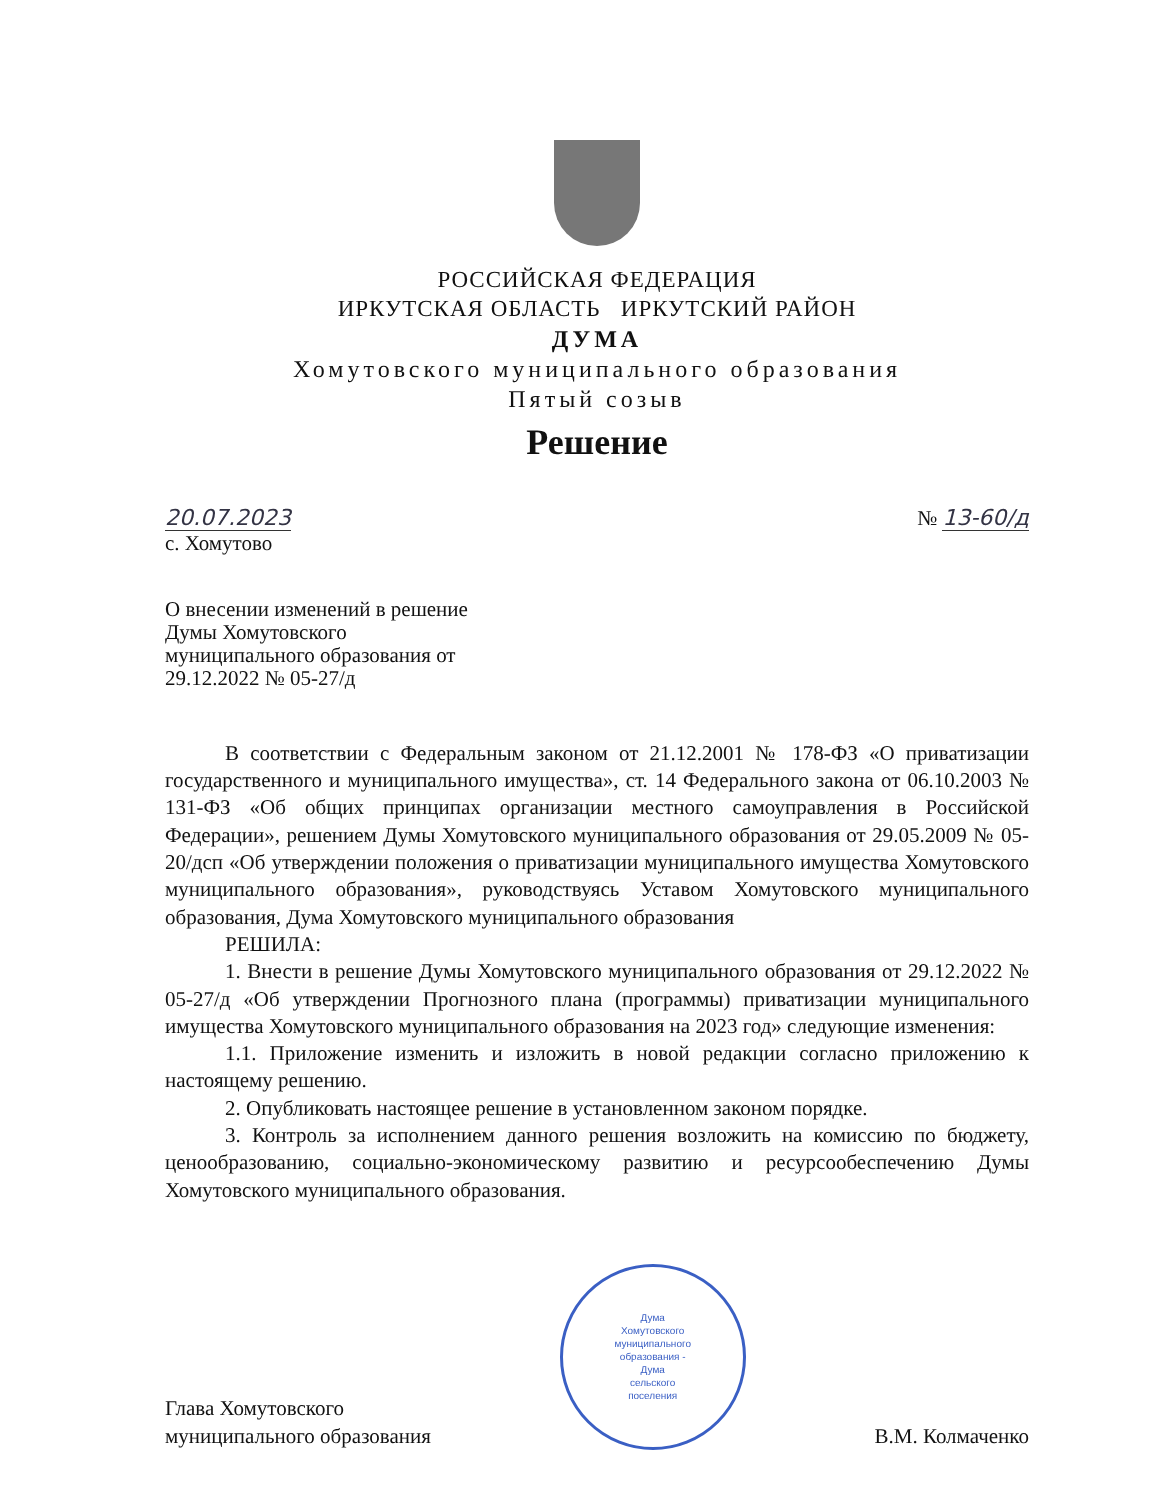РОССИЙСКАЯ ФЕДЕРАЦИЯ
ИРКУТСКАЯ ОБЛАСТЬ ИРКУТСКИЙ РАЙОН
ДУМА
Хомутовского муниципального образования
Пятый созыв
Решение
20.07.2023
с. Хомутово
№ 13-60/д
О внесении изменений в решение
Думы Хомутовского
муниципального образования от
29.12.2022 № 05-27/д
В соответствии с Федеральным законом от 21.12.2001 № 178-ФЗ «О приватизации государственного и муниципального имущества», ст. 14 Федерального закона от 06.10.2003 № 131-ФЗ «Об общих принципах организации местного самоуправления в Российской Федерации», решением Думы Хомутовского муниципального образования от 29.05.2009 № 05-20/дсп «Об утверждении положения о приватизации муниципального имущества Хомутовского муниципального образования», руководствуясь Уставом Хомутовского муниципального образования, Дума Хомутовского муниципального образования
РЕШИЛА:
1. Внести в решение Думы Хомутовского муниципального образования от 29.12.2022 № 05-27/д «Об утверждении Прогнозного плана (программы) приватизации муниципального имущества Хомутовского муниципального образования на 2023 год» следующие изменения:
1.1. Приложение изменить и изложить в новой редакции согласно приложению к настоящему решению.
2. Опубликовать настоящее решение в установленном законом порядке.
3. Контроль за исполнением данного решения возложить на комиссию по бюджету, ценообразованию, социально-экономическому развитию и ресурсообеспечению Думы Хомутовского муниципального образования.
Глава Хомутовского
муниципального образования
Дума
Хомутовского
муниципального
образования -
Дума
сельского
поселения
В.М. Колмаченко